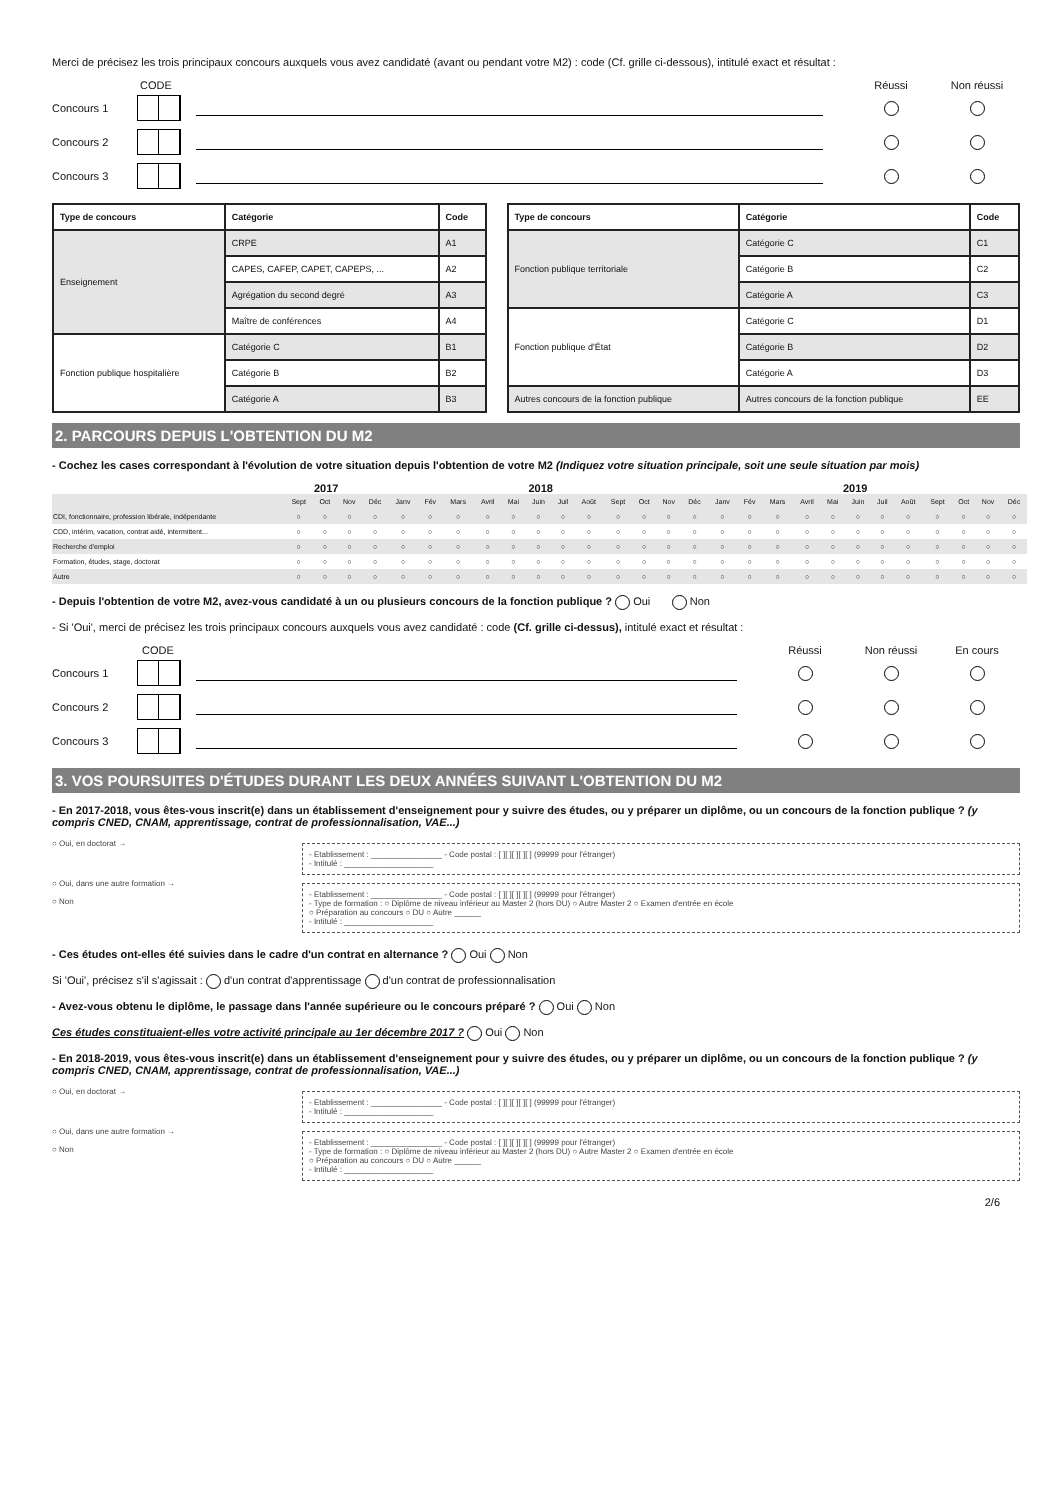Merci de précisez les trois principaux concours auxquels vous avez candidaté (avant ou pendant votre M2) : code (Cf. grille ci-dessous), intitulé exact et résultat :
CODE Réussi Non réussi
Concours 1
Concours 2
Concours 3
| Type de concours | Catégorie | Code |
| --- | --- | --- |
| Enseignement | CRPE | A1 |
| | CAPES, CAFEP, CAPET, CAPEPS, ... | A2 |
| | Agrégation du second degré | A3 |
| | Maître de conférences | A4 |
| Fonction publique hospitalière | Catégorie C | B1 |
| | Catégorie B | B2 |
| | Catégorie A | B3 |
| Type de concours | Catégorie | Code |
| --- | --- | --- |
| Fonction publique territoriale | Catégorie C | C1 |
| | Catégorie B | C2 |
| | Catégorie A | C3 |
| Fonction publique d'État | Catégorie C | D1 |
| | Catégorie B | D2 |
| | Catégorie A | D3 |
| Autres concours de la fonction publique | Autres concours de la fonction publique | EE |
2. PARCOURS DEPUIS L'OBTENTION DU M2
- Cochez les cases correspondant à l'évolution de votre situation depuis l'obtention de votre M2 (Indiquez votre situation principale, soit une seule situation par mois)
2017 2018 2019
| | Sept | Oct | Nov | Déc | Janv | Fév | Mars | Avril | Mai | Juin | Juil | Août | Sept | Oct | Nov | Déc | Janv | Fév | Mars | Avril | Mai | Juin | Juil | Août | Sept | Oct | Nov | Déc |
| CDI, fonctionnaire, profession libérale, indépendante | ○ | ○ | ○ | ○ | ○ | ○ | ○ | ○ | ○ | ○ | ○ | ○ | ○ | ○ | ○ | ○ | ○ | ○ | ○ | ○ | ○ | ○ | ○ | ○ | ○ | ○ | ○ | ○ |
| CDD, intérim, vacation, contrat aidé, intermittent... | ○ | ○ | ○ | ○ | ○ | ○ | ○ | ○ | ○ | ○ | ○ | ○ | ○ | ○ | ○ | ○ | ○ | ○ | ○ | ○ | ○ | ○ | ○ | ○ | ○ | ○ | ○ | ○ |
| Recherche d'emploi | ○ | ○ | ○ | ○ | ○ | ○ | ○ | ○ | ○ | ○ | ○ | ○ | ○ | ○ | ○ | ○ | ○ | ○ | ○ | ○ | ○ | ○ | ○ | ○ | ○ | ○ | ○ | ○ |
| Formation, études, stage, doctorat | ○ | ○ | ○ | ○ | ○ | ○ | ○ | ○ | ○ | ○ | ○ | ○ | ○ | ○ | ○ | ○ | ○ | ○ | ○ | ○ | ○ | ○ | ○ | ○ | ○ | ○ | ○ | ○ |
| Autre | ○ | ○ | ○ | ○ | ○ | ○ | ○ | ○ | ○ | ○ | ○ | ○ | ○ | ○ | ○ | ○ | ○ | ○ | ○ | ○ | ○ | ○ | ○ | ○ | ○ | ○ | ○ | ○ |
- Depuis l'obtention de votre M2, avez-vous candidaté à un ou plusieurs concours de la fonction publique ? Oui Non
- Si 'Oui', merci de précisez les trois principaux concours auxquels vous avez candidaté : code (Cf. grille ci-dessus), intitulé exact et résultat :
CODE Réussi Non réussi En cours
Concours 1
Concours 2
Concours 3
3. VOS POURSUITES D'ÉTUDES DURANT LES DEUX ANNÉES SUIVANT L'OBTENTION DU M2
- En 2017-2018, vous êtes-vous inscrit(e) dans un établissement d'enseignement pour y suivre des études, ou y préparer un diplôme, ou un concours de la fonction publique ? (y compris CNED, CNAM, apprentissage, contrat de professionnalisation, VAE...)
○ Oui, en doctorat →
- Etablissement : ________________ - Code postal : [ ][ ][ ][ ][ ] (99999 pour l'étranger)
- Intitulé : ____________________
○ Oui, dans une autre formation →
○ Non
- Etablissement : ________________ - Code postal : [ ][ ][ ][ ][ ] (99999 pour l'étranger)
- Type de formation : ○ Diplôme de niveau inférieur au Master 2 (hors DU) ○ Autre Master 2 ○ Examen d'entrée en école
○ Préparation au concours ○ DU ○ Autre ______
- Intitulé : ____________________
- Ces études ont-elles été suivies dans le cadre d'un contrat en alternance ? Oui Non
Si 'Oui', précisez s'il s'agissait : d'un contrat d'apprentissage d'un contrat de professionnalisation
- Avez-vous obtenu le diplôme, le passage dans l'année supérieure ou le concours préparé ? Oui Non
Ces études constituaient-elles votre activité principale au 1er décembre 2017 ? Oui Non
- En 2018-2019, vous êtes-vous inscrit(e) dans un établissement d'enseignement pour y suivre des études, ou y préparer un diplôme, ou un concours de la fonction publique ? (y compris CNED, CNAM, apprentissage, contrat de professionnalisation, VAE...)
○ Oui, en doctorat →
- Etablissement : ________________ - Code postal : [ ][ ][ ][ ][ ] (99999 pour l'étranger)
- Intitulé : ____________________
○ Oui, dans une autre formation →
○ Non
- Etablissement : ________________ - Code postal : [ ][ ][ ][ ][ ] (99999 pour l'étranger)
- Type de formation : ○ Diplôme de niveau inférieur au Master 2 (hors DU) ○ Autre Master 2 ○ Examen d'entrée en école
○ Préparation au concours ○ DU ○ Autre ______
- Intitulé : ____________________
2/6